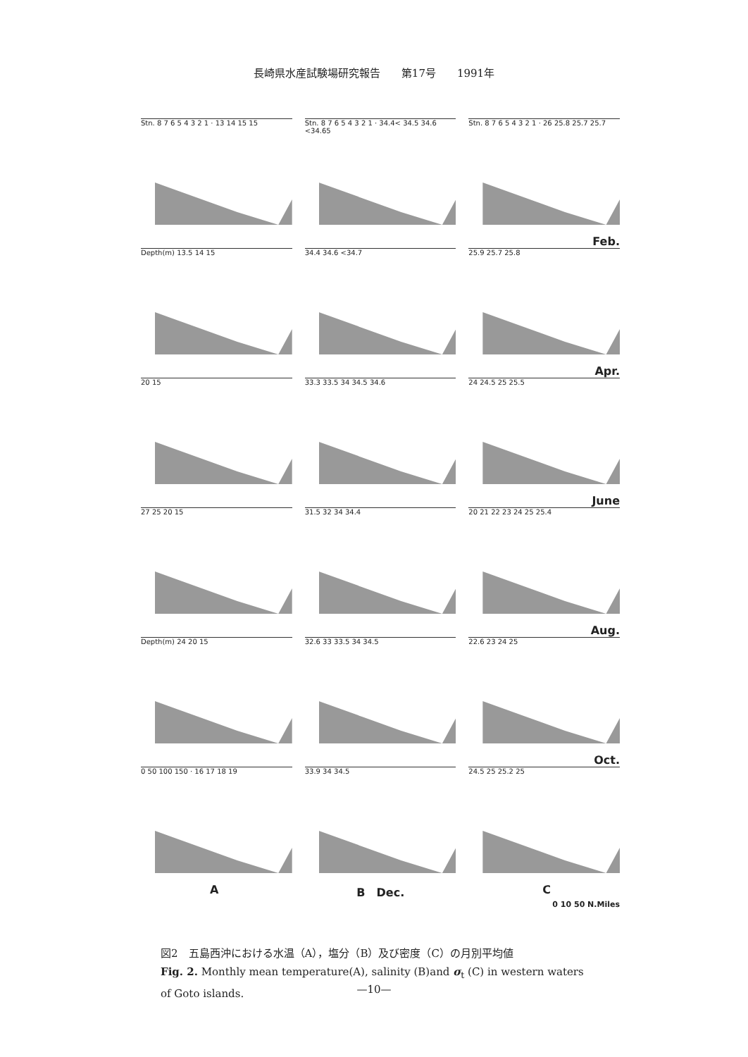長崎県水産試験場研究報告　　第17号　　1991年
Stn. 8 7 6 5 4 3 2 1 · 13 14 15 15 Stn. 8 7 6 5 4 3 2 1 · 34.4< 34.5 34.6 <34.65
Stn. 8 7 6 5 4 3 2 1 · 26 25.8 25.7 25.7
Feb.
Depth(m) 13.5 14 15 34.4 34.6 <34.7 25.9 25.7 25.8
Apr.
20 15 33.3 33.5 34 34.5 34.6 24 24.5 25 25.5
June
27 25 20 15 31.5 32 34 34.4 20 21 22 23 24 25 25.4
Aug.
Depth(m) 24 20 15 32.6 33 33.5 34 34.5 22.6 23 24 25
Oct.
0 50 100 150 · 16 17 18 19 33.9 34 34.5 24.5 25 25.2 25
A B　Dec. C
0 10 50 N.Miles
図2　五島西沖における水温（A），塩分（B）及び密度（C）の月別平均値
Fig. 2. Monthly mean temperature(A), salinity (B)and σ<sub>t</sub> (C) in western waters of Goto islands.
—10—